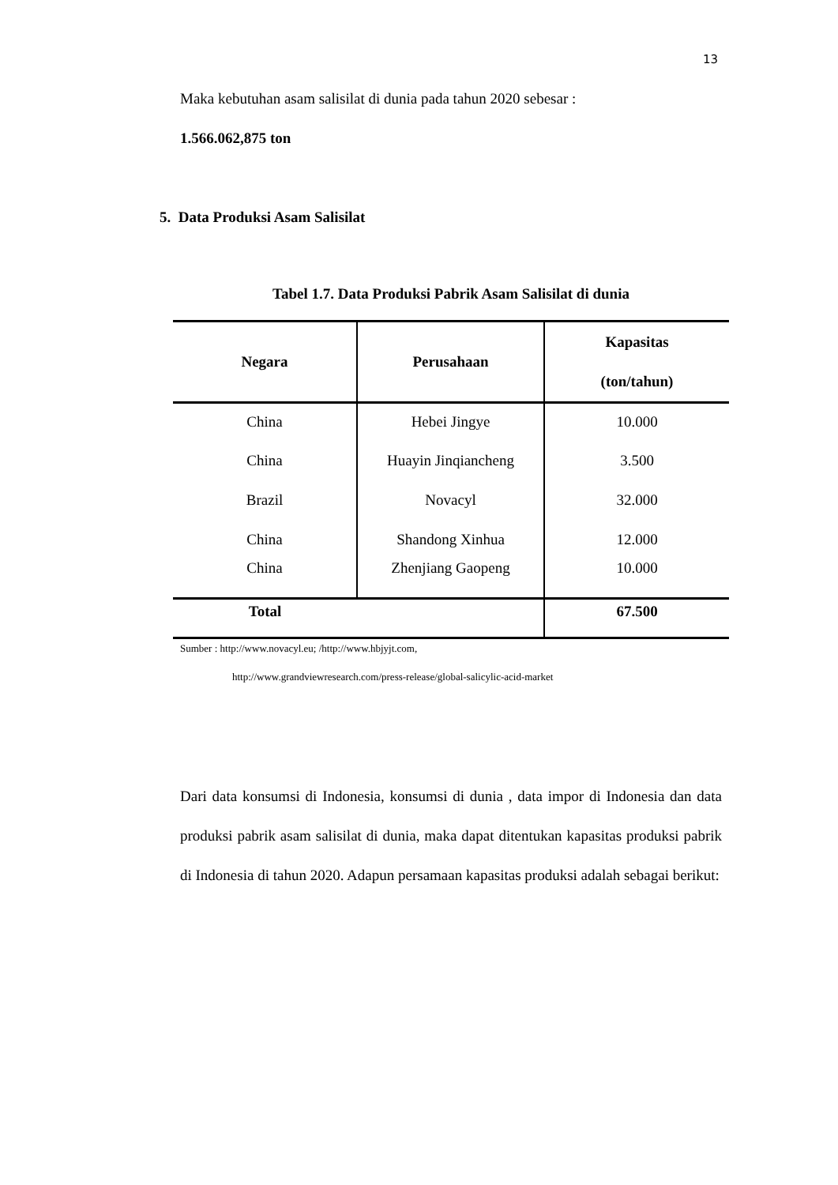13
Maka kebutuhan asam salisilat di dunia pada tahun 2020 sebesar :
1.566.062,875 ton
5. Data Produksi Asam Salisilat
Tabel 1.7. Data Produksi Pabrik Asam Salisilat di dunia
| Negara | Perusahaan | Kapasitas (ton/tahun) |
| --- | --- | --- |
| China | Hebei Jingye | 10.000 |
| China | Huayin Jinqiancheng | 3.500 |
| Brazil | Novacyl | 32.000 |
| China | Shandong Xinhua | 12.000 |
| China | Zhenjiang Gaopeng | 10.000 |
| Total | | 67.500 |
Sumber : http://www.novacyl.eu; /http://www.hbjyjt.com,
http://www.grandviewresearch.com/press-release/global-salicylic-acid-market
Dari data konsumsi di Indonesia, konsumsi di dunia , data impor di Indonesia dan data produksi pabrik asam salisilat di dunia, maka dapat ditentukan kapasitas produksi pabrik di Indonesia di tahun 2020. Adapun persamaan kapasitas produksi adalah sebagai berikut: